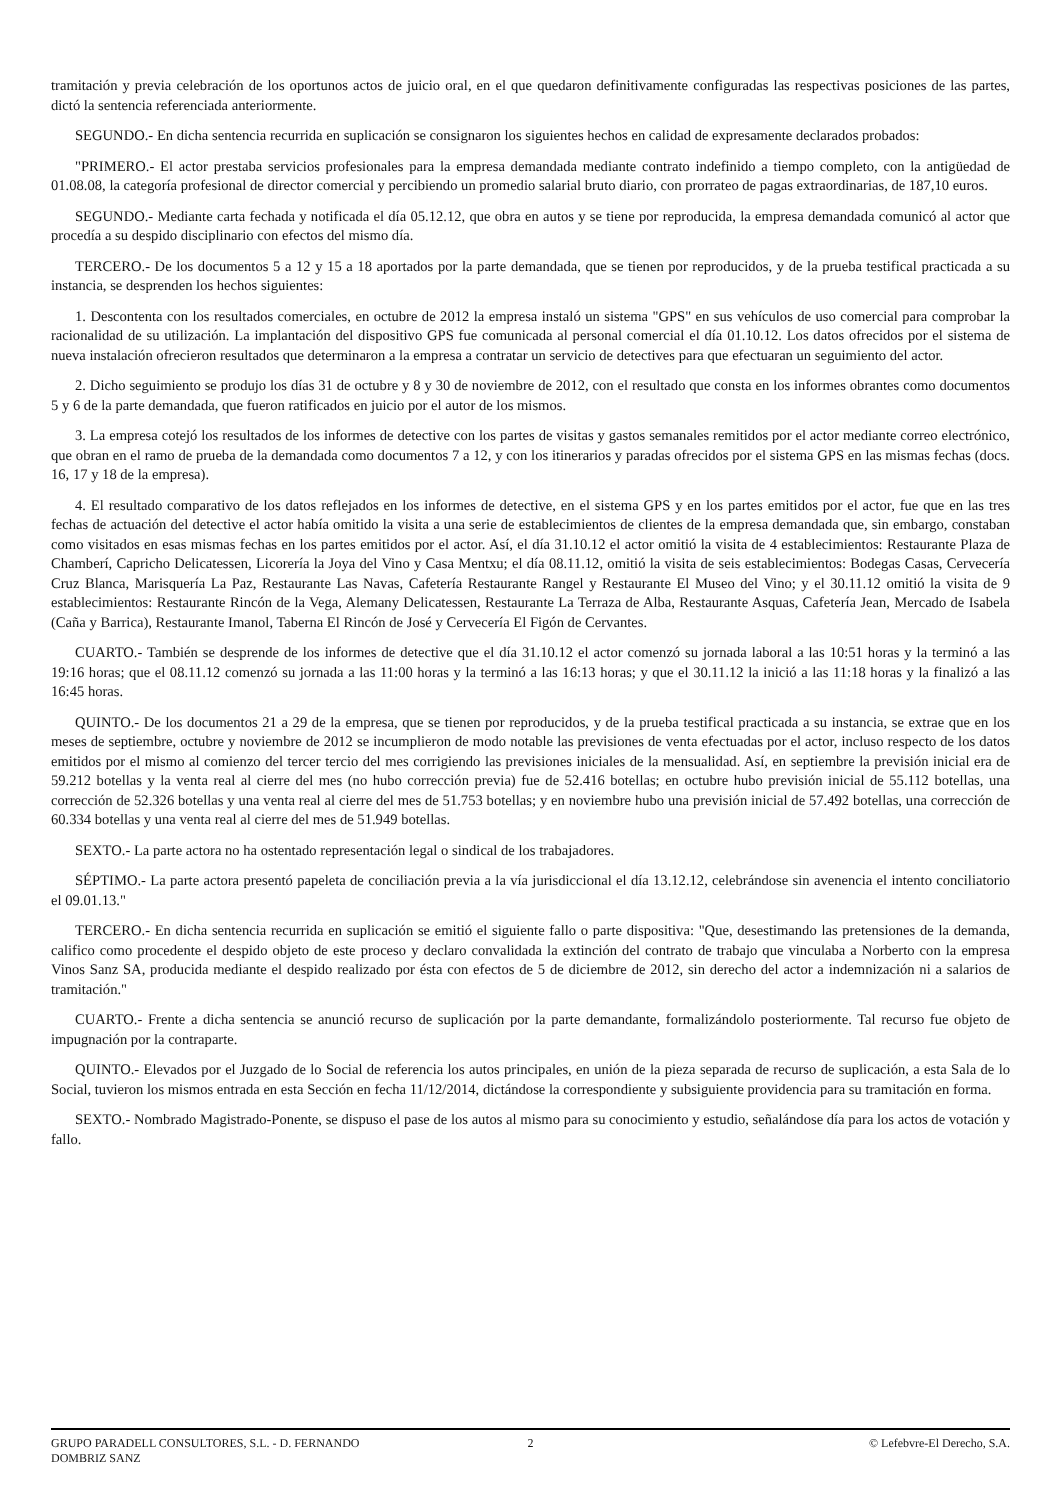tramitación y previa celebración de los oportunos actos de juicio oral, en el que quedaron definitivamente configuradas las respectivas posiciones de las partes, dictó la sentencia referenciada anteriormente.
SEGUNDO.- En dicha sentencia recurrida en suplicación se consignaron los siguientes hechos en calidad de expresamente declarados probados:
"PRIMERO.- El actor prestaba servicios profesionales para la empresa demandada mediante contrato indefinido a tiempo completo, con la antigüedad de 01.08.08, la categoría profesional de director comercial y percibiendo un promedio salarial bruto diario, con prorrateo de pagas extraordinarias, de 187,10 euros.
SEGUNDO.- Mediante carta fechada y notificada el día 05.12.12, que obra en autos y se tiene por reproducida, la empresa demandada comunicó al actor que procedía a su despido disciplinario con efectos del mismo día.
TERCERO.- De los documentos 5 a 12 y 15 a 18 aportados por la parte demandada, que se tienen por reproducidos, y de la prueba testifical practicada a su instancia, se desprenden los hechos siguientes:
1. Descontenta con los resultados comerciales, en octubre de 2012 la empresa instaló un sistema "GPS" en sus vehículos de uso comercial para comprobar la racionalidad de su utilización. La implantación del dispositivo GPS fue comunicada al personal comercial el día 01.10.12. Los datos ofrecidos por el sistema de nueva instalación ofrecieron resultados que determinaron a la empresa a contratar un servicio de detectives para que efectuaran un seguimiento del actor.
2. Dicho seguimiento se produjo los días 31 de octubre y 8 y 30 de noviembre de 2012, con el resultado que consta en los informes obrantes como documentos 5 y 6 de la parte demandada, que fueron ratificados en juicio por el autor de los mismos.
3. La empresa cotejó los resultados de los informes de detective con los partes de visitas y gastos semanales remitidos por el actor mediante correo electrónico, que obran en el ramo de prueba de la demandada como documentos 7 a 12, y con los itinerarios y paradas ofrecidos por el sistema GPS en las mismas fechas (docs. 16, 17 y 18 de la empresa).
4. El resultado comparativo de los datos reflejados en los informes de detective, en el sistema GPS y en los partes emitidos por el actor, fue que en las tres fechas de actuación del detective el actor había omitido la visita a una serie de establecimientos de clientes de la empresa demandada que, sin embargo, constaban como visitados en esas mismas fechas en los partes emitidos por el actor. Así, el día 31.10.12 el actor omitió la visita de 4 establecimientos: Restaurante Plaza de Chamberí, Capricho Delicatessen, Licorería la Joya del Vino y Casa Mentxu; el día 08.11.12, omitió la visita de seis establecimientos: Bodegas Casas, Cervecería Cruz Blanca, Marisquería La Paz, Restaurante Las Navas, Cafetería Restaurante Rangel y Restaurante El Museo del Vino; y el 30.11.12 omitió la visita de 9 establecimientos: Restaurante Rincón de la Vega, Alemany Delicatessen, Restaurante La Terraza de Alba, Restaurante Asquas, Cafetería Jean, Mercado de Isabela (Caña y Barrica), Restaurante Imanol, Taberna El Rincón de José y Cervecería El Figón de Cervantes.
CUARTO.- También se desprende de los informes de detective que el día 31.10.12 el actor comenzó su jornada laboral a las 10:51 horas y la terminó a las 19:16 horas; que el 08.11.12 comenzó su jornada a las 11:00 horas y la terminó a las 16:13 horas; y que el 30.11.12 la inició a las 11:18 horas y la finalizó a las 16:45 horas.
QUINTO.- De los documentos 21 a 29 de la empresa, que se tienen por reproducidos, y de la prueba testifical practicada a su instancia, se extrae que en los meses de septiembre, octubre y noviembre de 2012 se incumplieron de modo notable las previsiones de venta efectuadas por el actor, incluso respecto de los datos emitidos por el mismo al comienzo del tercer tercio del mes corrigiendo las previsiones iniciales de la mensualidad. Así, en septiembre la previsión inicial era de 59.212 botellas y la venta real al cierre del mes (no hubo corrección previa) fue de 52.416 botellas; en octubre hubo previsión inicial de 55.112 botellas, una corrección de 52.326 botellas y una venta real al cierre del mes de 51.753 botellas; y en noviembre hubo una previsión inicial de 57.492 botellas, una corrección de 60.334 botellas y una venta real al cierre del mes de 51.949 botellas.
SEXTO.- La parte actora no ha ostentado representación legal o sindical de los trabajadores.
SÉPTIMO.- La parte actora presentó papeleta de conciliación previa a la vía jurisdiccional el día 13.12.12, celebrándose sin avenencia el intento conciliatorio el 09.01.13."
TERCERO.- En dicha sentencia recurrida en suplicación se emitió el siguiente fallo o parte dispositiva: "Que, desestimando las pretensiones de la demanda, califico como procedente el despido objeto de este proceso y declaro convalidada la extinción del contrato de trabajo que vinculaba a Norberto con la empresa Vinos Sanz SA, producida mediante el despido realizado por ésta con efectos de 5 de diciembre de 2012, sin derecho del actor a indemnización ni a salarios de tramitación."
CUARTO.- Frente a dicha sentencia se anunció recurso de suplicación por la parte demandante, formalizándolo posteriormente. Tal recurso fue objeto de impugnación por la contraparte.
QUINTO.- Elevados por el Juzgado de lo Social de referencia los autos principales, en unión de la pieza separada de recurso de suplicación, a esta Sala de lo Social, tuvieron los mismos entrada en esta Sección en fecha 11/12/2014, dictándose la correspondiente y subsiguiente providencia para su tramitación en forma.
SEXTO.- Nombrado Magistrado-Ponente, se dispuso el pase de los autos al mismo para su conocimiento y estudio, señalándose día para los actos de votación y fallo.
GRUPO PARADELL CONSULTORES, S.L. - D. FERNANDO DOMBRIZ SANZ
2 © Lefebvre-El Derecho, S.A.